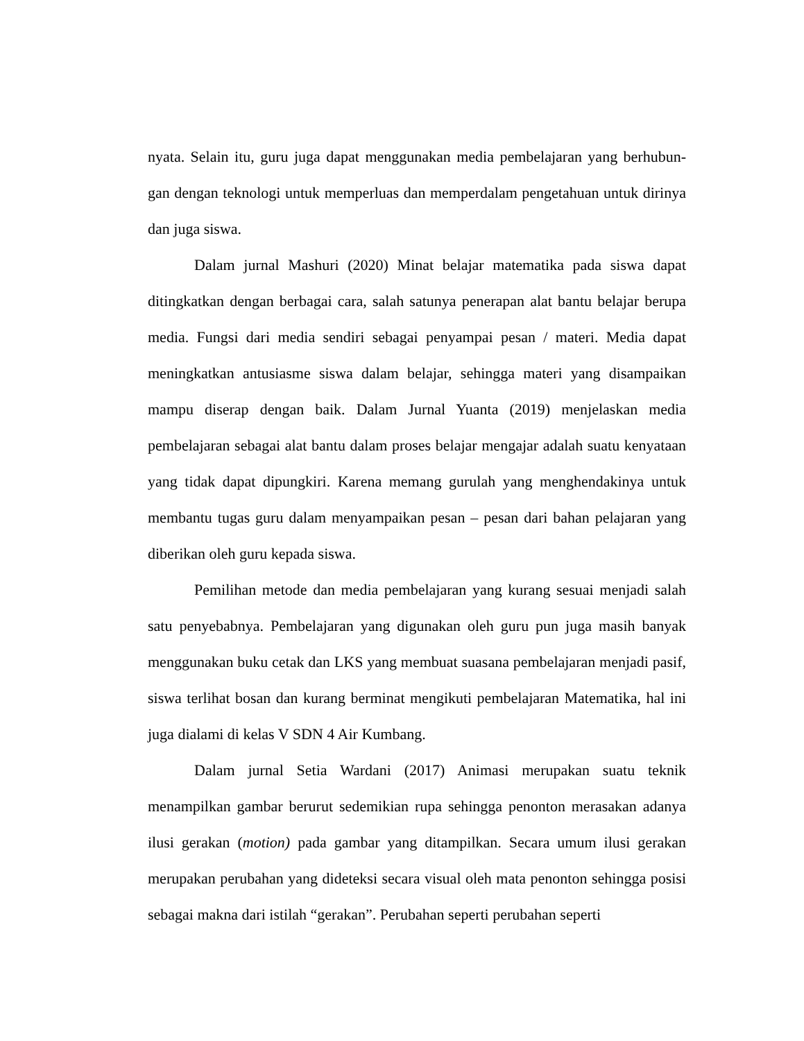nyata. Selain itu, guru juga dapat menggunakan media pembelajaran yang berhubun-gan dengan teknologi untuk memperluas dan memperdalam pengetahuan untuk dirinya dan juga siswa.
Dalam jurnal Mashuri (2020) Minat belajar matematika pada siswa dapat ditingkatkan dengan berbagai cara, salah satunya penerapan alat bantu belajar berupa media. Fungsi dari media sendiri sebagai penyampai pesan / materi. Media dapat meningkatkan antusiasme siswa dalam belajar, sehingga materi yang disampaikan mampu diserap dengan baik. Dalam Jurnal Yuanta (2019) menjelaskan media pembelajaran sebagai alat bantu dalam proses belajar mengajar adalah suatu kenyataan yang tidak dapat dipungkiri. Karena memang gurulah yang menghendakinya untuk membantu tugas guru dalam menyampaikan pesan – pesan dari bahan pelajaran yang diberikan oleh guru kepada siswa.
Pemilihan metode dan media pembelajaran yang kurang sesuai menjadi salah satu penyebabnya. Pembelajaran yang digunakan oleh guru pun juga masih banyak menggunakan buku cetak dan LKS yang membuat suasana pembelajaran menjadi pasif, siswa terlihat bosan dan kurang berminat mengikuti pembelajaran Matematika, hal ini juga dialami di kelas V SDN 4 Air Kumbang.
Dalam jurnal Setia Wardani (2017) Animasi merupakan suatu teknik menampilkan gambar berurut sedemikian rupa sehingga penonton merasakan adanya ilusi gerakan (motion) pada gambar yang ditampilkan. Secara umum ilusi gerakan merupakan perubahan yang dideteksi secara visual oleh mata penonton sehingga posisi sebagai makna dari istilah “gerakan”. Perubahan seperti perubahan seperti